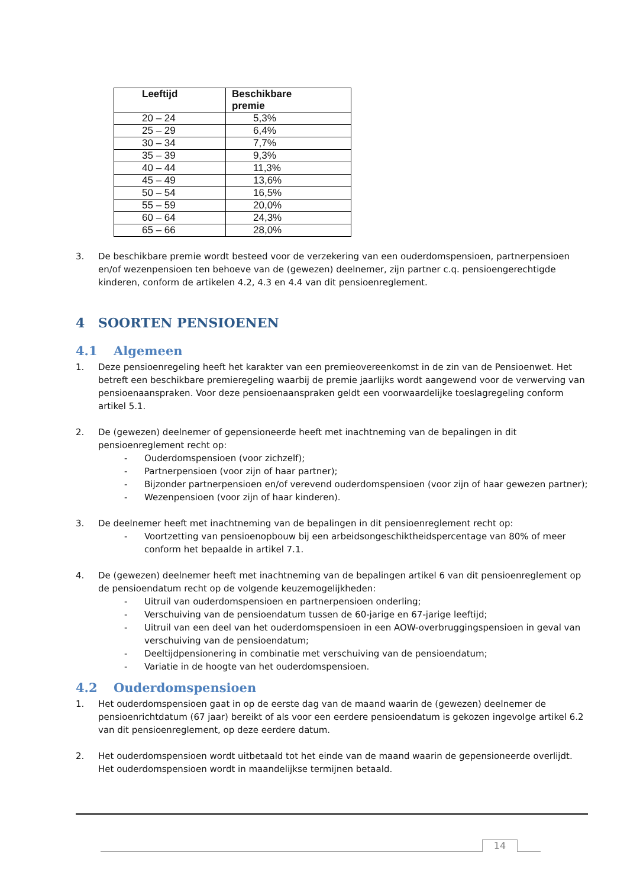| Leeftijd | Beschikbare premie |
| --- | --- |
| 20 – 24 | 5,3% |
| 25 – 29 | 6,4% |
| 30 – 34 | 7,7% |
| 35 – 39 | 9,3% |
| 40 – 44 | 11,3% |
| 45 – 49 | 13,6% |
| 50 – 54 | 16,5% |
| 55 – 59 | 20,0% |
| 60 – 64 | 24,3% |
| 65 – 66 | 28,0% |
3. De beschikbare premie wordt besteed voor de verzekering van een ouderdomspensioen, partnerpensioen en/of wezenpensioen ten behoeve van de (gewezen) deelnemer, zijn partner c.q. pensioengerechtigde kinderen, conform de artikelen 4.2, 4.3 en 4.4 van dit pensioenreglement.
4 SOORTEN PENSIOENEN
4.1 Algemeen
1. Deze pensioenregeling heeft het karakter van een premieovereenkomst in de zin van de Pensioenwet. Het betreft een beschikbare premieregeling waarbij de premie jaarlijks wordt aangewend voor de verwerving van pensioenaanspraken. Voor deze pensioenaanspraken geldt een voorwaardelijke toeslagregeling conform artikel 5.1.
2. De (gewezen) deelnemer of gepensioneerde heeft met inachtneming van de bepalingen in dit pensioenreglement recht op:
- Ouderdomspensioen (voor zichzelf);
- Partnerpensioen (voor zijn of haar partner);
- Bijzonder partnerpensioen en/of verevend ouderdomspensioen (voor zijn of haar gewezen partner);
- Wezenpensioen (voor zijn of haar kinderen).
3. De deelnemer heeft met inachtneming van de bepalingen in dit pensioenreglement recht op:
- Voortzetting van pensioenopbouw bij een arbeidsongeschiktheidspercentage van 80% of meer conform het bepaalde in artikel 7.1.
4. De (gewezen) deelnemer heeft met inachtneming van de bepalingen artikel 6 van dit pensioenreglement op de pensioendatum recht op de volgende keuzemogelijkheden:
- Uitruil van ouderdomspensioen en partnerpensioen onderling;
- Verschuiving van de pensioendatum tussen de 60-jarige en 67-jarige leeftijd;
- Uitruil van een deel van het ouderdomspensioen in een AOW-overbruggingspensioen in geval van verschuiving van de pensioendatum;
- Deeltijdpensionering in combinatie met verschuiving van de pensioendatum;
- Variatie in de hoogte van het ouderdomspensioen.
4.2 Ouderdomspensioen
1. Het ouderdomspensioen gaat in op de eerste dag van de maand waarin de (gewezen) deelnemer de pensioenrichtdatum (67 jaar) bereikt of als voor een eerdere pensioendatum is gekozen ingevolge artikel 6.2 van dit pensioenreglement, op deze eerdere datum.
2. Het ouderdomspensioen wordt uitbetaald tot het einde van de maand waarin de gepensioneerde overlijdt. Het ouderdomspensioen wordt in maandelijkse termijnen betaald.
14